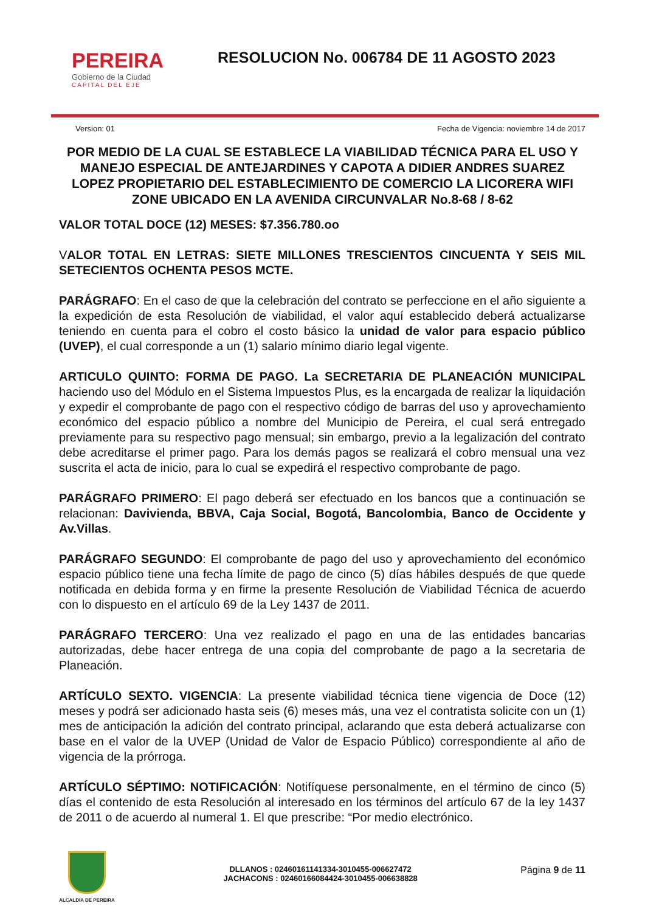PEREIRA
Gobierno de la Ciudad
CAPITAL DEL EJE
RESOLUCION No. 006784 DE 11 AGOSTO 2023
Version: 01 Fecha de Vigencia: noviembre 14 de 2017
POR MEDIO DE LA CUAL SE ESTABLECE LA VIABILIDAD TÉCNICA PARA EL USO Y MANEJO ESPECIAL DE ANTEJARDINES Y CAPOTA A DIDIER ANDRES SUAREZ LOPEZ PROPIETARIO DEL ESTABLECIMIENTO DE COMERCIO LA LICORERA WIFI ZONE UBICADO EN LA AVENIDA CIRCUNVALAR No.8-68 / 8-62
VALOR TOTAL DOCE (12) MESES: $7.356.780.oo
VALOR TOTAL EN LETRAS: SIETE MILLONES TRESCIENTOS CINCUENTA Y SEIS MIL SETECIENTOS OCHENTA PESOS MCTE.
PARÁGRAFO: En el caso de que la celebración del contrato se perfeccione en el año siguiente a la expedición de esta Resolución de viabilidad, el valor aquí establecido deberá actualizarse teniendo en cuenta para el cobro el costo básico la unidad de valor para espacio público (UVEP), el cual corresponde a un (1) salario mínimo diario legal vigente.
ARTICULO QUINTO: FORMA DE PAGO. La SECRETARIA DE PLANEACIÓN MUNICIPAL haciendo uso del Módulo en el Sistema Impuestos Plus, es la encargada de realizar la liquidación y expedir el comprobante de pago con el respectivo código de barras del uso y aprovechamiento económico del espacio público a nombre del Municipio de Pereira, el cual será entregado previamente para su respectivo pago mensual; sin embargo, previo a la legalización del contrato debe acreditarse el primer pago. Para los demás pagos se realizará el cobro mensual una vez suscrita el acta de inicio, para lo cual se expedirá el respectivo comprobante de pago.
PARÁGRAFO PRIMERO: El pago deberá ser efectuado en los bancos que a continuación se relacionan: Davivienda, BBVA, Caja Social, Bogotá, Bancolombia, Banco de Occidente y Av.Villas.
PARÁGRAFO SEGUNDO: El comprobante de pago del uso y aprovechamiento del económico espacio público tiene una fecha límite de pago de cinco (5) días hábiles después de que quede notificada en debida forma y en firme la presente Resolución de Viabilidad Técnica de acuerdo con lo dispuesto en el artículo 69 de la Ley 1437 de 2011.
PARÁGRAFO TERCERO: Una vez realizado el pago en una de las entidades bancarias autorizadas, debe hacer entrega de una copia del comprobante de pago a la secretaria de Planeación.
ARTÍCULO SEXTO. VIGENCIA: La presente viabilidad técnica tiene vigencia de Doce (12) meses y podrá ser adicionado hasta seis (6) meses más, una vez el contratista solicite con un (1) mes de anticipación la adición del contrato principal, aclarando que esta deberá actualizarse con base en el valor de la UVEP (Unidad de Valor de Espacio Público) correspondiente al año de vigencia de la prórroga.
ARTÍCULO SÉPTIMO: NOTIFICACIÓN: Notifíquese personalmente, en el término de cinco (5) días el contenido de esta Resolución al interesado en los términos del artículo 67 de la ley 1437 de 2011 o de acuerdo al numeral 1. El que prescribe: “Por medio electrónico.
ALCALDIA DE PEREIRA
DLLANOS : 02460161141334-3010455-006627472
JACHACONS : 02460166084424-3010455-006638828
Página 9 de 11